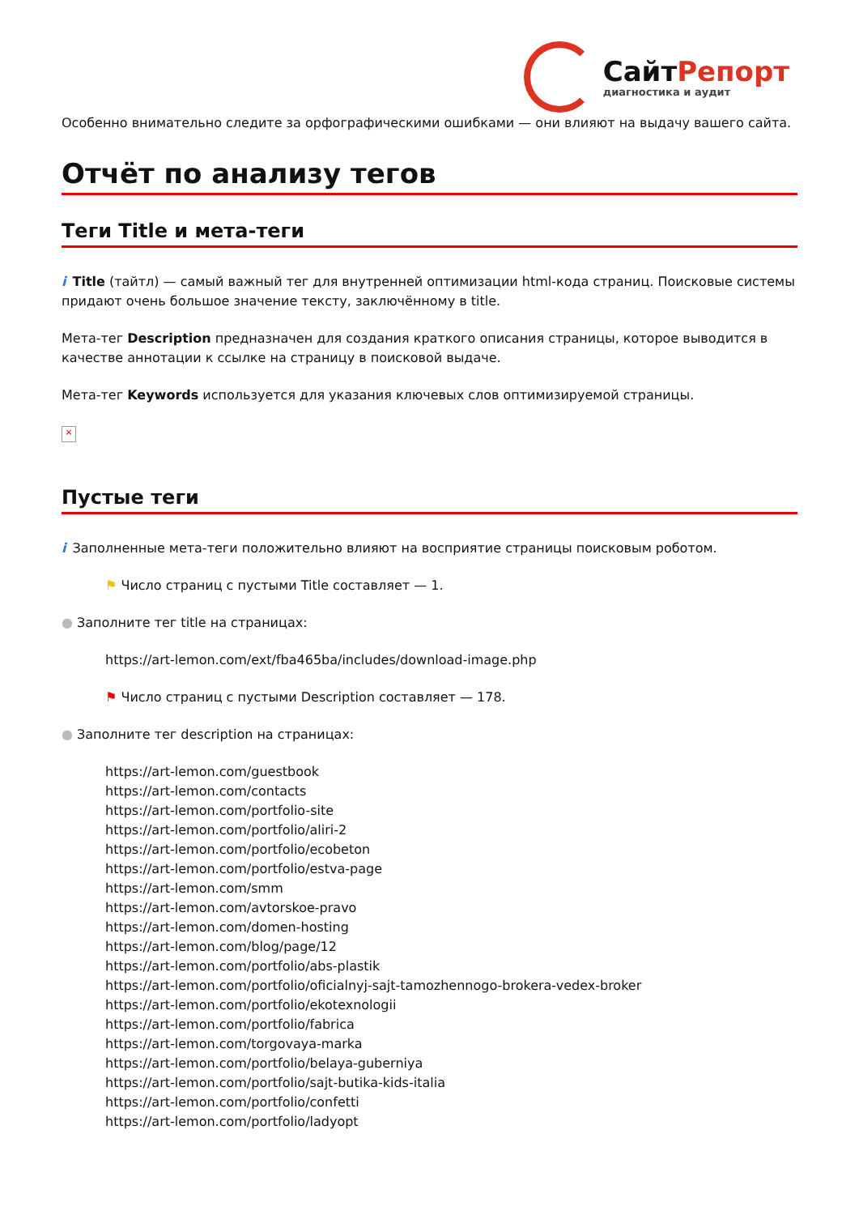СайтРепорт
диагностика и аудит
Особенно внимательно следите за орфографическими ошибками — они влияют на выдачу вашего сайта.
Отчёт по анализу тегов
Теги Title и мета-теги
i Title (тайтл) — самый важный тег для внутренней оптимизации html-кода страниц. Поисковые системы придают очень большое значение тексту, заключённому в title.
Мета-тег Description предназначен для создания краткого описания страницы, которое выводится в качестве аннотации к ссылке на страницу в поисковой выдаче.
Мета-тег Keywords используется для указания ключевых слов оптимизируемой страницы.
×
Пустые теги
i Заполненные мета-теги положительно влияют на восприятие страницы поисковым роботом.
⚑ Число страниц с пустыми Title составляет — 1.
● Заполните тег title на страницах:
https://art-lemon.com/ext/fba465ba/includes/download-image.php
⚑ Число страниц с пустыми Description составляет — 178.
● Заполните тег description на страницах:
https://art-lemon.com/guestbook
https://art-lemon.com/contacts
https://art-lemon.com/portfolio-site
https://art-lemon.com/portfolio/aliri-2
https://art-lemon.com/portfolio/ecobeton
https://art-lemon.com/portfolio/estva-page
https://art-lemon.com/smm
https://art-lemon.com/avtorskoe-pravo
https://art-lemon.com/domen-hosting
https://art-lemon.com/blog/page/12
https://art-lemon.com/portfolio/abs-plastik
https://art-lemon.com/portfolio/oficialnyj-sajt-tamozhennogo-brokera-vedex-broker
https://art-lemon.com/portfolio/ekotexnologii
https://art-lemon.com/portfolio/fabrica
https://art-lemon.com/torgovaya-marka
https://art-lemon.com/portfolio/belaya-guberniya
https://art-lemon.com/portfolio/sajt-butika-kids-italia
https://art-lemon.com/portfolio/confetti
https://art-lemon.com/portfolio/ladyopt